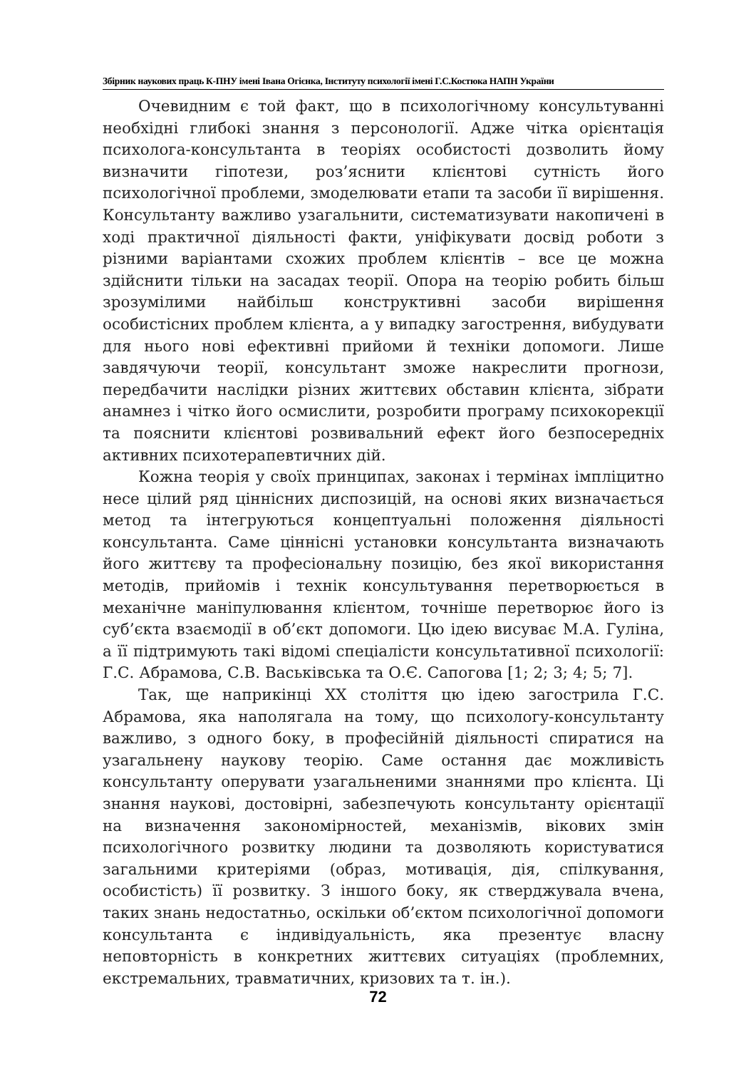Збірник наукових праць К-ПНУ імені Івана Огієнка, Інституту психології імені Г.С.Костюка НАПН України
Очевидним є той факт, що в психологічному консультуванні необхідні глибокі знання з персонології. Адже чітка орієнтація психолога-консультанта в теоріях особистості дозволить йому визначити гіпотези, роз’яснити клієнтові сутність його психологічної проблеми, змоделювати етапи та засоби її вирішення. Консультанту важливо узагальнити, систематизувати накопичені в ході практичної діяльності факти, уніфікувати досвід роботи з різними варіантами схожих проблем клієнтів – все це можна здійснити тільки на засадах теорії. Опора на теорію робить більш зрозумілими найбільш конструктивні засоби вирішення особистісних проблем клієнта, а у випадку загострення, вибудувати для нього нові ефективні прийоми й техніки допомоги. Лише завдячуючи теорії, консультант зможе накреслити прогнози, передбачити наслідки різних життєвих обставин клієнта, зібрати анамнез і чітко його осмислити, розробити програму психокорекції та пояснити клієнтові розвивальний ефект його безпосередніх активних психотерапевтичних дій.
Кожна теорія у своїх принципах, законах і термінах імпліцитно несе цілий ряд ціннісних диспозицій, на основі яких визначається метод та інтегруються концептуальні положення діяльності консультанта. Саме ціннісні установки консультанта визначають його життєву та професіональну позицію, без якої використання методів, прийомів і технік консультування перетворюється в механічне маніпулювання клієнтом, точніше перетворює його із суб’єкта взаємодії в об’єкт допомоги. Цю ідею висуває М.А. Гуліна, а її підтримують такі відомі спеціалісти консультативної психології: Г.С. Абрамова, С.В. Васьківська та О.Є. Сапогова [1; 2; 3; 4; 5; 7].
Так, ще наприкінці XX століття цю ідею загострила Г.С. Абрамова, яка наполягала на тому, що психологу-консультанту важливо, з одного боку, в професійній діяльності спиратися на узагальнену наукову теорію. Саме остання дає можливість консультанту оперувати узагальненими знаннями про клієнта. Ці знання наукові, достовірні, забезпечують консультанту орієнтації на визначення закономірностей, механізмів, вікових змін психологічного розвитку людини та дозволяють користуватися загальними критеріями (образ, мотивація, дія, спілкування, особистість) її розвитку. З іншого боку, як стверджувала вчена, таких знань недостатньо, оскільки об’єктом психологічної допомоги консультанта є індивідуальність, яка презентує власну неповторність в конкретних життєвих ситуаціях (проблемних, екстремальних, травматичних, кризових та т. ін.).
72